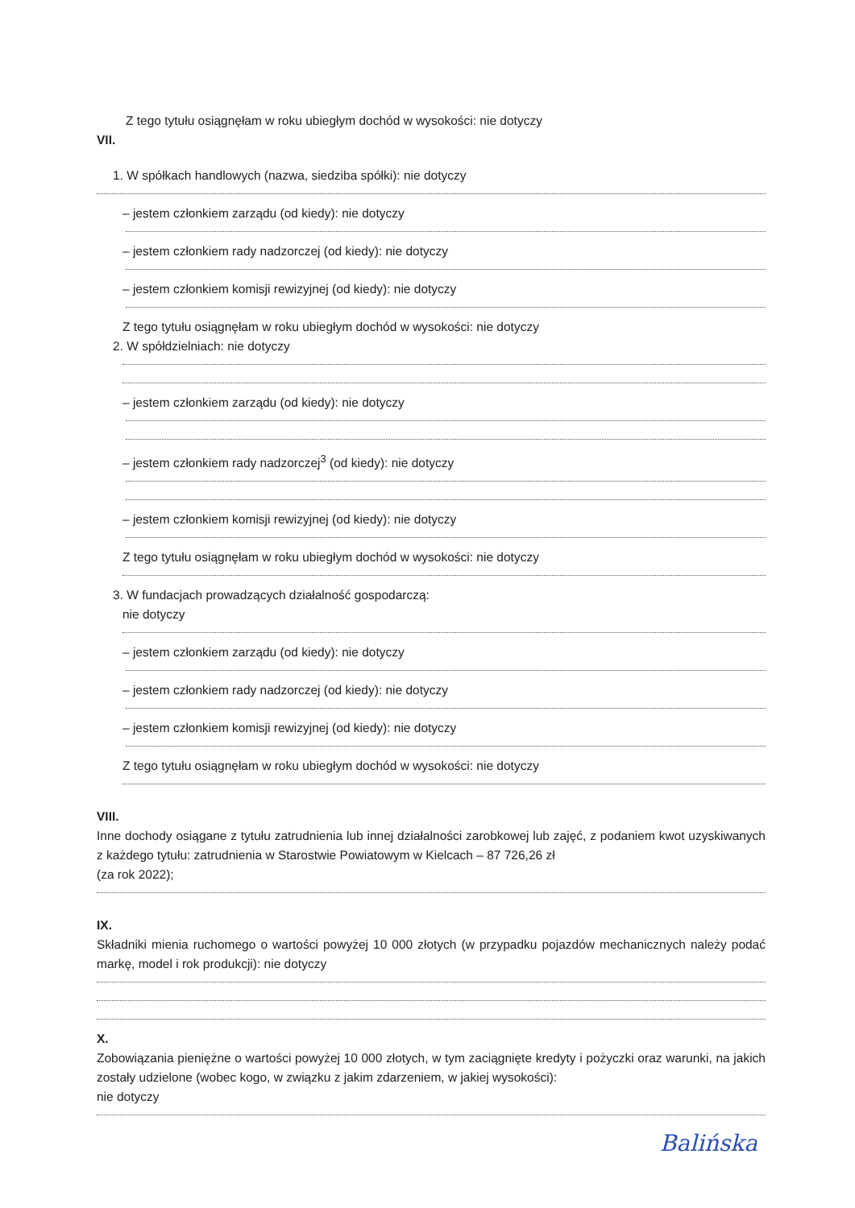Z tego tytułu osiągnęłam w roku ubiegłym dochód w wysokości: nie dotyczy
VII.
1. W spółkach handlowych (nazwa, siedziba spółki): nie dotyczy
– jestem członkiem zarządu (od kiedy): nie dotyczy
– jestem członkiem rady nadzorczej (od kiedy): nie dotyczy
– jestem członkiem komisji rewizyjnej (od kiedy): nie dotyczy
Z tego tytułu osiągnęłam w roku ubiegłym dochód w wysokości: nie dotyczy
2. W spółdzielniach: nie dotyczy
– jestem członkiem zarządu (od kiedy): nie dotyczy
– jestem członkiem rady nadzorczej<sup>3</sup> (od kiedy): nie dotyczy
– jestem członkiem komisji rewizyjnej (od kiedy): nie dotyczy
Z tego tytułu osiągnęłam w roku ubiegłym dochód w wysokości: nie dotyczy
3. W fundacjach prowadzących działalność gospodarczą:
nie dotyczy
– jestem członkiem zarządu (od kiedy): nie dotyczy
– jestem członkiem rady nadzorczej (od kiedy): nie dotyczy
– jestem członkiem komisji rewizyjnej (od kiedy): nie dotyczy
Z tego tytułu osiągnęłam w roku ubiegłym dochód w wysokości: nie dotyczy
VIII.
Inne dochody osiągane z tytułu zatrudnienia lub innej działalności zarobkowej lub zajęć, z podaniem kwot uzyskiwanych z każdego tytułu: zatrudnienia w Starostwie Powiatowym w Kielcach – 87 726,26 zł
(za rok 2022);
IX.
Składniki mienia ruchomego o wartości powyżej 10 000 złotych (w przypadku pojazdów mechanicznych należy podać markę, model i rok produkcji): nie dotyczy
X.
Zobowiązania pieniężne o wartości powyżej 10 000 złotych, w tym zaciągnięte kredyty i pożyczki oraz warunki, na jakich zostały udzielone (wobec kogo, w związku z jakim zdarzeniem, w jakiej wysokości):
nie dotyczy
Balińska